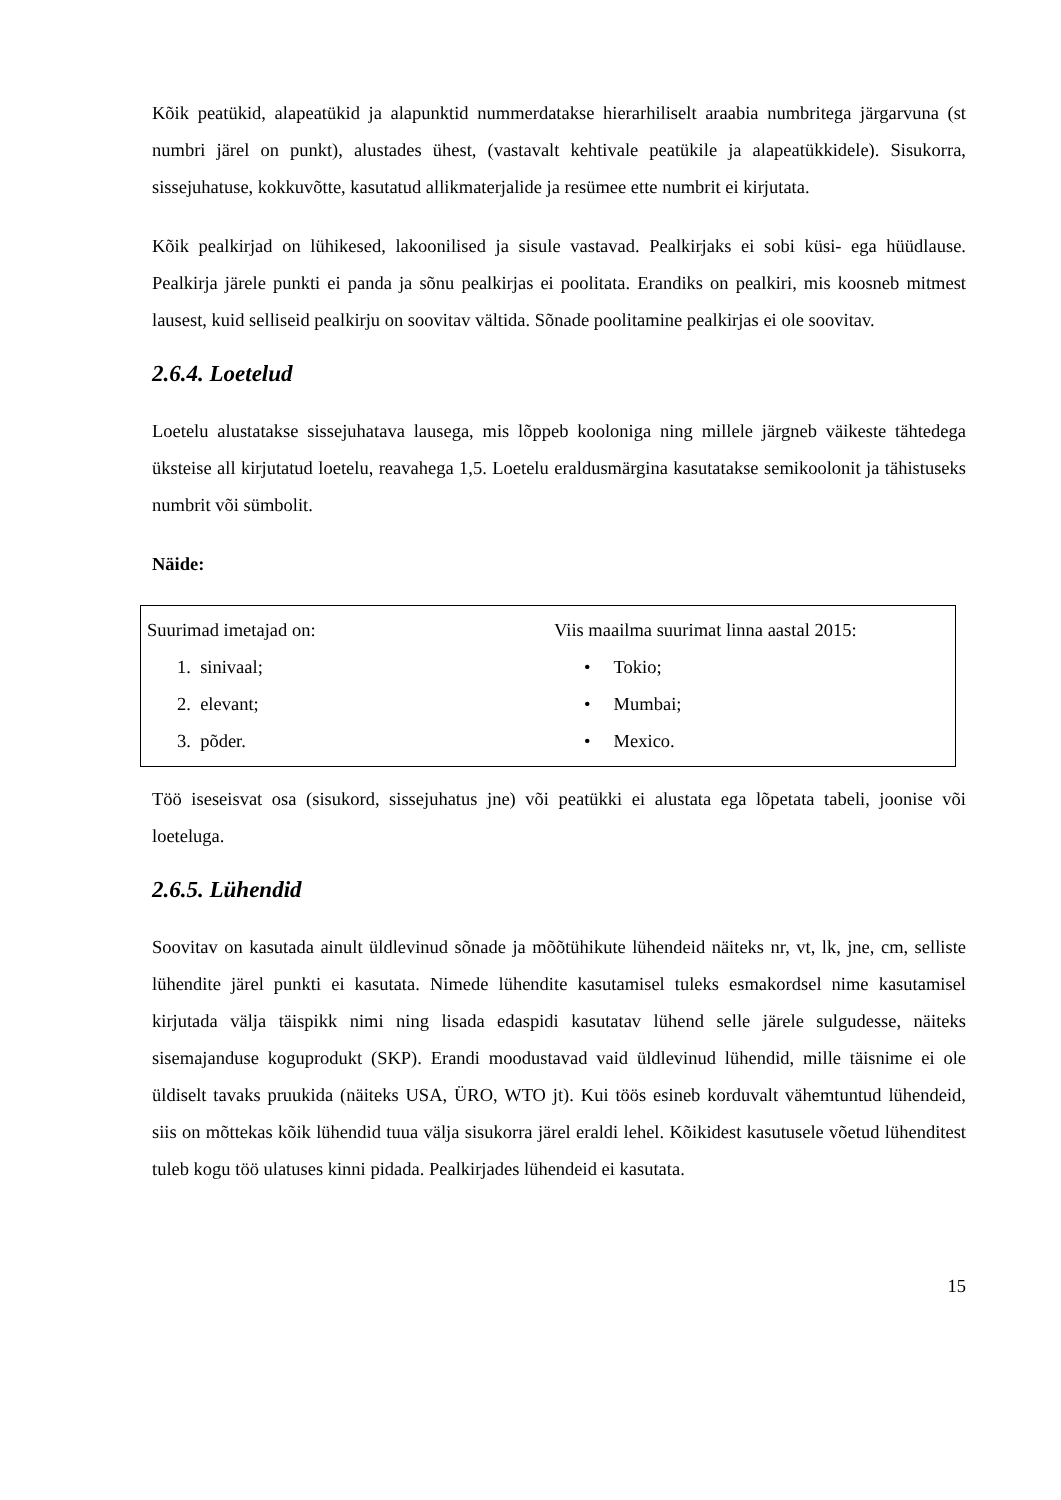Kõik peatükid, alapeatükid ja alapunktid nummerdatakse hierarhiliselt araabia numbritega järgarvuna (st numbri järel on punkt), alustades ühest, (vastavalt kehtivale peatükile ja alapeatükkidele). Sisukorra, sissejuhatuse, kokkuvõtte, kasutatud allikmaterjalide ja resümee ette numbrit ei kirjutata.
Kõik pealkirjad on lühikesed, lakoonilised ja sisule vastavad. Pealkirjaks ei sobi küsi- ega hüüdlause. Pealkirja järele punkti ei panda ja sõnu pealkirjas ei poolitata. Erandiks on pealkiri, mis koosneb mitmest lausest, kuid selliseid pealkirju on soovitav vältida. Sõnade poolitamine pealkirjas ei ole soovitav.
2.6.4. Loetelud
Loetelu alustatakse sissejuhatava lausega, mis lõppeb kooloniga ning millele järgneb väikeste tähtedega üksteise all kirjutatud loetelu, reavahega 1,5. Loetelu eraldusmärgina kasutatakse semikoolonit ja tähistuseks numbrit või sümbolit.
Näide:
| Suurimad imetajad on: 1. sinivaal; 2. elevant; 3. põder. | Viis maailma suurimat linna aastal 2015: • Tokio; • Mumbai; • Mexico. |
Töö iseseisvat osa (sisukord, sissejuhatus jne) või peatükki ei alustata ega lõpetata tabeli, joonise või loeteluga.
2.6.5. Lühendid
Soovitav on kasutada ainult üldlevinud sõnade ja mõõtühikute lühendeid näiteks nr, vt, lk, jne, cm, selliste lühendite järel punkti ei kasutata. Nimede lühendite kasutamisel tuleks esmakordsel nime kasutamisel kirjutada välja täispikk nimi ning lisada edaspidi kasutatav lühend selle järele sulgudesse, näiteks sisemajanduse koguprodukt (SKP). Erandi moodustavad vaid üldlevinud lühendid, mille täisnime ei ole üldiselt tavaks pruukida (näiteks USA, ÜRO, WTO jt). Kui töös esineb korduvalt vähemtuntud lühendeid, siis on mõttekas kõik lühendid tuua välja sisukorra järel eraldi lehel. Kõikidest kasutusele võetud lühenditest tuleb kogu töö ulatuses kinni pidada. Pealkirjades lühendeid ei kasutata.
15